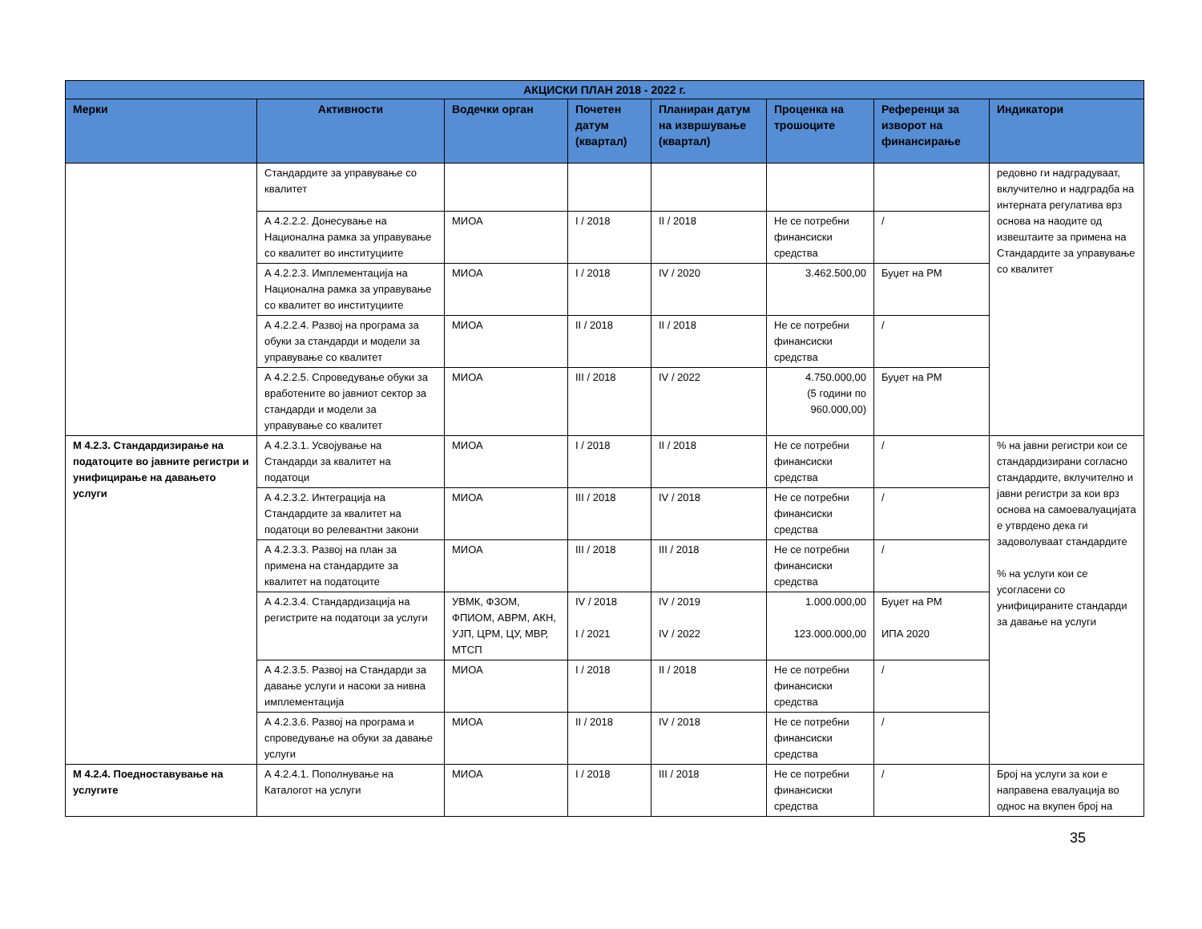| АКЦИСКИ ПЛАН 2018 - 2022 г. | | | | | | | |
| --- | --- | --- | --- | --- | --- | --- | --- |
| Мерки | Активности | Водечки орган | Почетен датум (квартал) | Планиран датум на извршување (квартал) | Проценка на трошоците | Референци за изворот на финансирање | Индикатори |
| | Стандардите за управување со квалитет | | | | | | редовно ги надградуваат, вклучително и надградба на интерната регулатива врз основа на наодите од извештаите за примена на Стандардите за управување со квалитет |
| | А 4.2.2.2. Донесување на Национална рамка за управување со квалитет во институциите | МИОА | I / 2018 | II / 2018 | Не се потребни финансиски средства | / | |
| | А 4.2.2.3. Имплементација на Национална рамка за управување со квалитет во институциите | МИОА | I / 2018 | IV / 2020 | 3.462.500,00 | Буџет на РМ | |
| | А 4.2.2.4. Развој на програма за обуки за стандарди и модели за управување со квалитет | МИОА | II / 2018 | II / 2018 | Не се потребни финансиски средства | / | |
| | А 4.2.2.5. Спроведување обуки за вработените во јавниот сектор за стандарди и модели за управување со квалитет | МИОА | III / 2018 | IV / 2022 | 4.750.000,00 (5 години по 960.000,00) | Буџет на РМ | |
| М 4.2.3. Стандардизирање на податоците во јавните регистри и унифицирање на давањето услуги | А 4.2.3.1. Усвојување на Стандарди за квалитет на податоци | МИОА | I / 2018 | II / 2018 | Не се потребни финансиски средства | / | % на јавни регистри кои се стандардизирани согласно стандардите, вклучително и јавни регистри за кои врз основа на самоевалуацијата е утврдено дека ги задоволуваат стандардите % на услуги кои се усогласени со унифицираните стандарди за давање на услуги |
| | А 4.2.3.2. Интеграција на Стандардите за квалитет на податоци во релевантни закони | МИОА | III / 2018 | IV / 2018 | Не се потребни финансиски средства | / | |
| | А 4.2.3.3. Развој на план за примена на стандардите за квалитет на податоците | МИОА | III / 2018 | III / 2018 | Не се потребни финансиски средства | / | |
| | А 4.2.3.4. Стандардизација на регистрите на податоци за услуги | УВМК, ФЗОМ, ФПИОМ, АВРМ, АКН, УЈП, ЦРМ, ЦУ, МВР, МТСП | IV / 2018 I / 2021 | IV / 2019 IV / 2022 | 1.000.000,00 123.000.000,00 | Буџет на РМ ИПА 2020 | |
| | А 4.2.3.5. Развој на Стандарди за давање услуги и насоки за нивна имплементација | МИОА | I / 2018 | II / 2018 | Не се потребни финансиски средства | / | |
| | А 4.2.3.6. Развој на програма и спроведување на обуки за давање услуги | МИОА | II / 2018 | IV / 2018 | Не се потребни финансиски средства | / | |
| М 4.2.4. Поедноставување на услугите | А 4.2.4.1. Пополнување на Каталогот на услуги | МИОА | I / 2018 | III / 2018 | Не се потребни финансиски средства | / | Број на услуги за кои е направена евалуација во однос на вкупен број на |
35